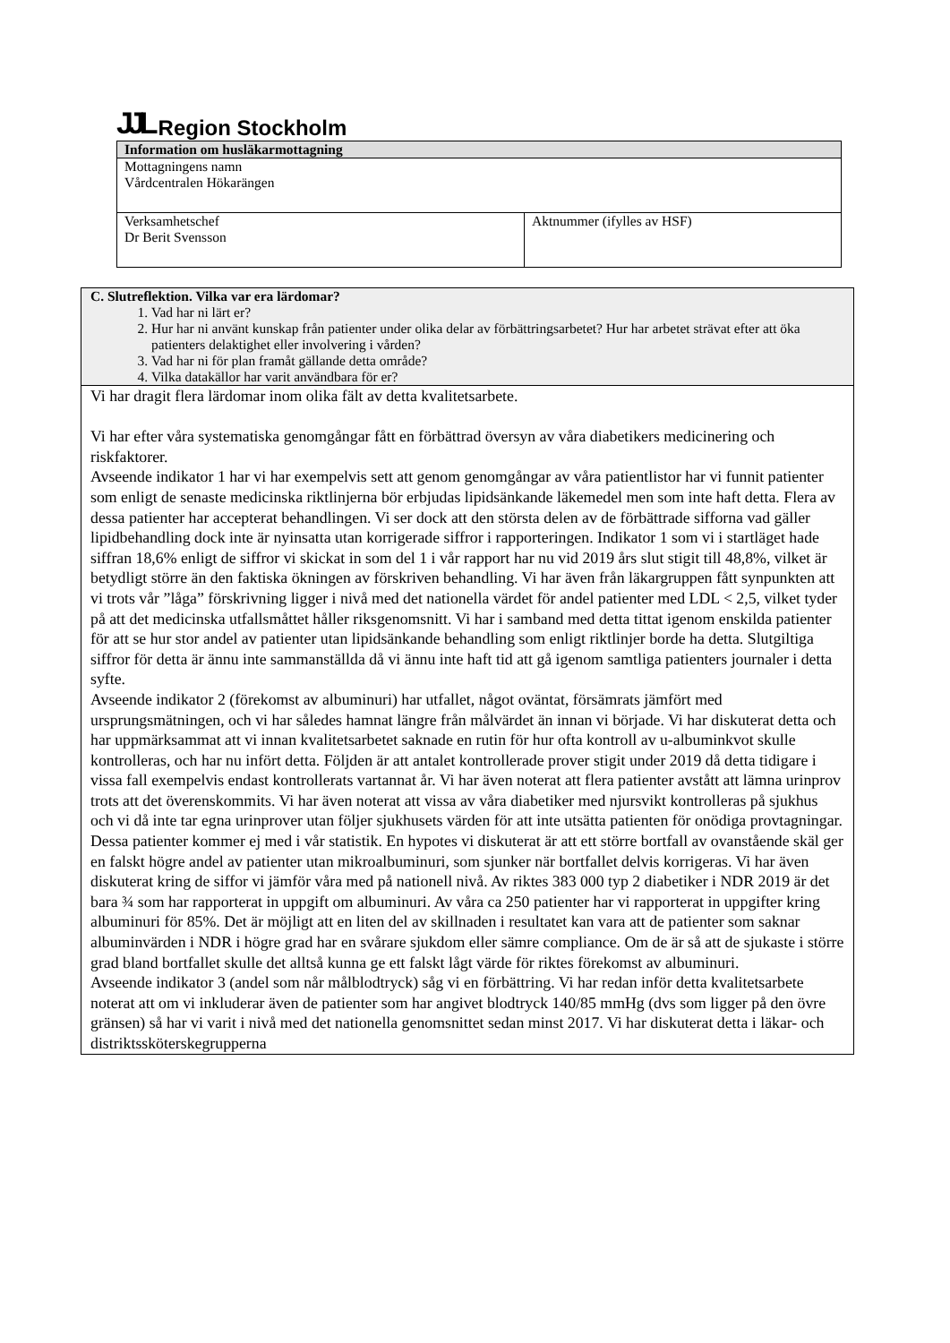JJL Region Stockholm
| Information om husläkarmottagning | |
| --- | --- |
| Mottagningens namn Vårdcentralen Hökarängen | |
| Verksamhetschef Dr Berit Svensson | Aktnummer (ifylles av HSF) |
| C. Slutreflektion. Vilka var era lärdomar? 1. Vad har ni lärt er? 2. Hur har ni använt kunskap från patienter under olika delar av förbättringsarbetet? Hur har arbetet strävat efter att öka patienters delaktighet eller involvering i vården? 3. Vad har ni för plan framåt gällande detta område? 4. Vilka datakällor har varit användbara för er? |
| Vi har dragit flera lärdomar inom olika fält av detta kvalitetsarbete. Vi har efter våra systematiska genomgångar fått en förbättrad översyn av våra diabetikers medicinering och riskfaktorer. Avseende indikator 1 har vi har exempelvis sett att genom genomgångar av våra patientlistor har vi funnit patienter som enligt de senaste medicinska riktlinjerna bör erbjudas lipidsänkande läkemedel men som inte haft detta. Flera av dessa patienter har accepterat behandlingen. Vi ser dock att den största delen av de förbättrade sifforna vad gäller lipidbehandling dock inte är nyinsatta utan korrigerade siffror i rapporteringen. Indikator 1 som vi i startläget hade siffran 18,6% enligt de siffror vi skickat in som del 1 i vår rapport har nu vid 2019 års slut stigit till 48,8%, vilket är betydligt större än den faktiska ökningen av förskriven behandling. Vi har även från läkargruppen fått synpunkten att vi trots vår ”låga” förskrivning ligger i nivå med det nationella värdet för andel patienter med LDL < 2,5, vilket tyder på att det medicinska utfallsmåttet håller riksgenomsnitt. Vi har i samband med detta tittat igenom enskilda patienter för att se hur stor andel av patienter utan lipidsänkande behandling som enligt riktlinjer borde ha detta. Slutgiltiga siffror för detta är ännu inte sammanställda då vi ännu inte haft tid att gå igenom samtliga patienters journaler i detta syfte. Avseende indikator 2 (förekomst av albuminuri) har utfallet, något oväntat, försämrats jämfört med ursprungsmätningen, och vi har således hamnat längre från målvärdet än innan vi började. Vi har diskuterat detta och har uppmärksammat att vi innan kvalitetsarbetet saknade en rutin för hur ofta kontroll av u-albuminkvot skulle kontrolleras, och har nu infört detta. Följden är att antalet kontrollerade prover stigit under 2019 då detta tidigare i vissa fall exempelvis endast kontrollerats vartannat år. Vi har även noterat att flera patienter avstått att lämna urinprov trots att det överenskommits. Vi har även noterat att vissa av våra diabetiker med njursvikt kontrolleras på sjukhus och vi då inte tar egna urinprover utan följer sjukhusets värden för att inte utsätta patienten för onödiga provtagningar. Dessa patienter kommer ej med i vår statistik. En hypotes vi diskuterat är att ett större bortfall av ovanstående skäl ger en falskt högre andel av patienter utan mikroalbuminuri, som sjunker när bortfallet delvis korrigeras. Vi har även diskuterat kring de siffor vi jämför våra med på nationell nivå. Av riktes 383 000 typ 2 diabetiker i NDR 2019 är det bara ¾ som har rapporterat in uppgift om albuminuri. Av våra ca 250 patienter har vi rapporterat in uppgifter kring albuminuri för 85%. Det är möjligt att en liten del av skillnaden i resultatet kan vara att de patienter som saknar albuminvärden i NDR i högre grad har en svårare sjukdom eller sämre compliance. Om de är så att de sjukaste i större grad bland bortfallet skulle det alltså kunna ge ett falskt lågt värde för riktes förekomst av albuminuri. Avseende indikator 3 (andel som når målblodtryck) såg vi en förbättring. Vi har redan inför detta kvalitetsarbete noterat att om vi inkluderar även de patienter som har angivet blodtryck 140/85 mmHg (dvs som ligger på den övre gränsen) så har vi varit i nivå med det nationella genomsnittet sedan minst 2017. Vi har diskuterat detta i läkar- och distriktssköterskegrupperna |